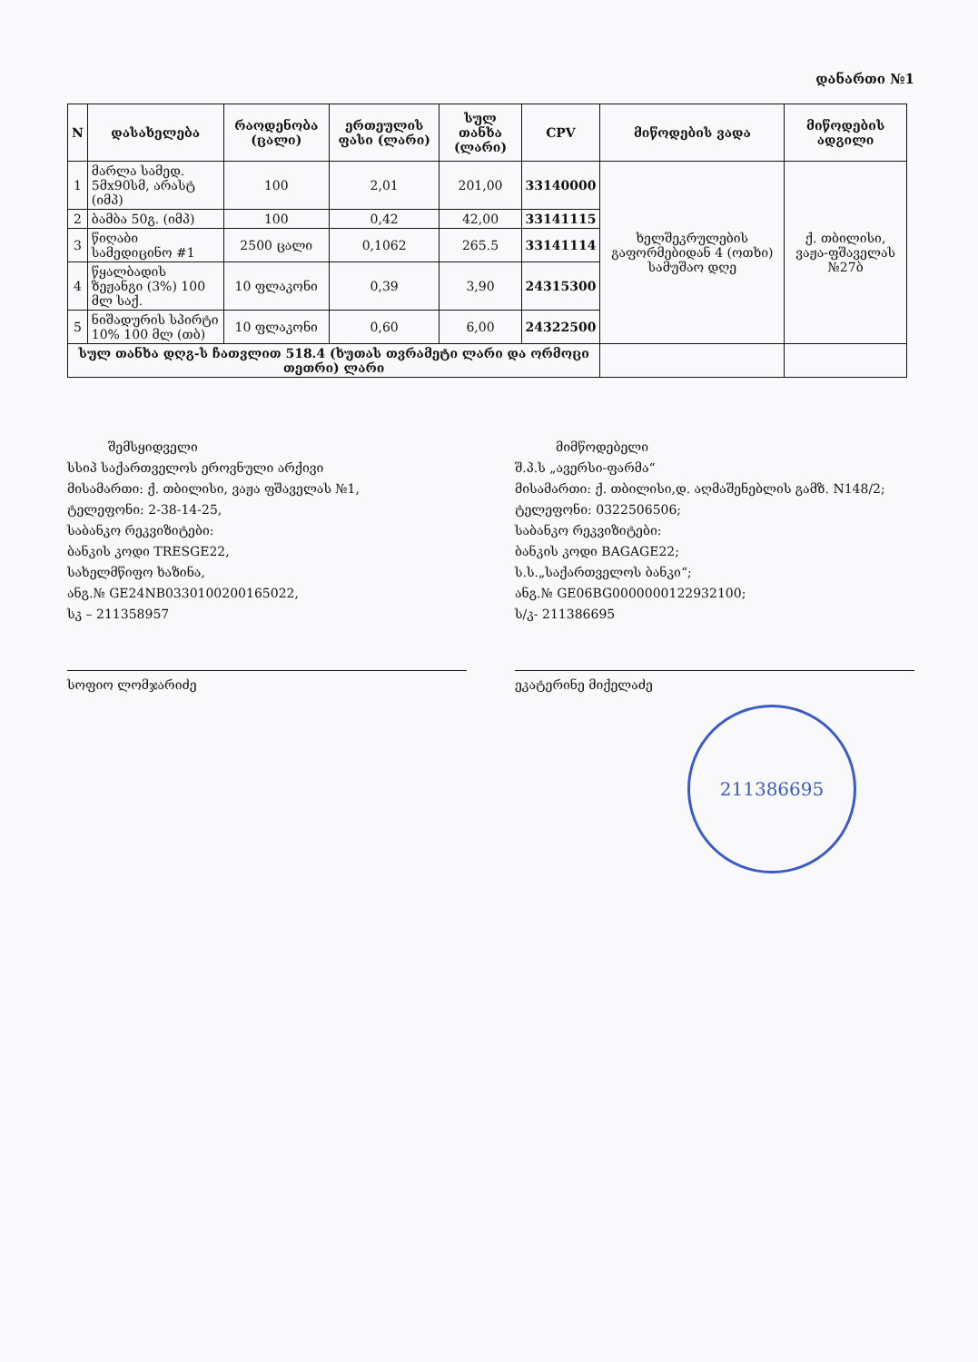დანართი №1
| N | დასახელება | რაოდენობა (ცალი) | ერთეულის ფასი (ლარი) | სულ თანხა (ლარი) | CPV | მიწოდების ვადა | მიწოდების ადგილი |
| --- | --- | --- | --- | --- | --- | --- | --- |
| 1 | მარლა სამედ. 5მx90სმ, არასტ (იმპ) | 100 | 2,01 | 201,00 | 33140000 | ხელშეკრულების გაფორმებიდან 4 (ოთხი) სამუშაო დღე | ქ. თბილისი, ვაჟა-ფშაველას №27ბ |
| 2 | ბამბა 50გ. (იმპ) | 100 | 0,42 | 42,00 | 33141115 | | |
| 3 | წიღაბი სამედიცინო #1 | 2500 ცალი | 0,1062 | 265.5 | 33141114 | | |
| 4 | წყალბადის ზეჟანგი (3%) 100 მლ საქ. | 10 ფლაკონი | 0,39 | 3,90 | 24315300 | | |
| 5 | ნიშადურის სპირტი 10% 100 მლ (თბ) | 10 ფლაკონი | 0,60 | 6,00 | 24322500 | | |
| სულ თანხა დღგ-ს ჩათვლით 518.4 (ხუთას თვრამეტი ლარი და ორმოცი თეთრი) ლარი | | | | | | | |
შემსყიდველი
სსიპ საქართველოს ეროვნული არქივი
მისამართი: ქ. თბილისი, ვაჟა ფშაველას №1,
ტელეფონი: 2-38-14-25,
საბანკო რეკვიზიტები:
ბანკის კოდი TRESGE22,
სახელმწიფო ხაზინა,
ანგ.№ GE24NB0330100200165022,
სკ – 211358957
სოფიო ლომჯარიძე
მიმწოდებელი
შ.პ.ს „ავერსი-ფარმა“
მისამართი: ქ. თბილისი,დ. აღმაშენებლის გამზ. N148/2;
ტელეფონი: 0322506506;
საბანკო რეკვიზიტები:
ბანკის კოდი BAGAGE22;
ს.ს.„საქართველოს ბანკი“;
ანგ.№ GE06BG0000000122932100;
ს/კ- 211386695
ეკატერინე მიქელაძე
211386695